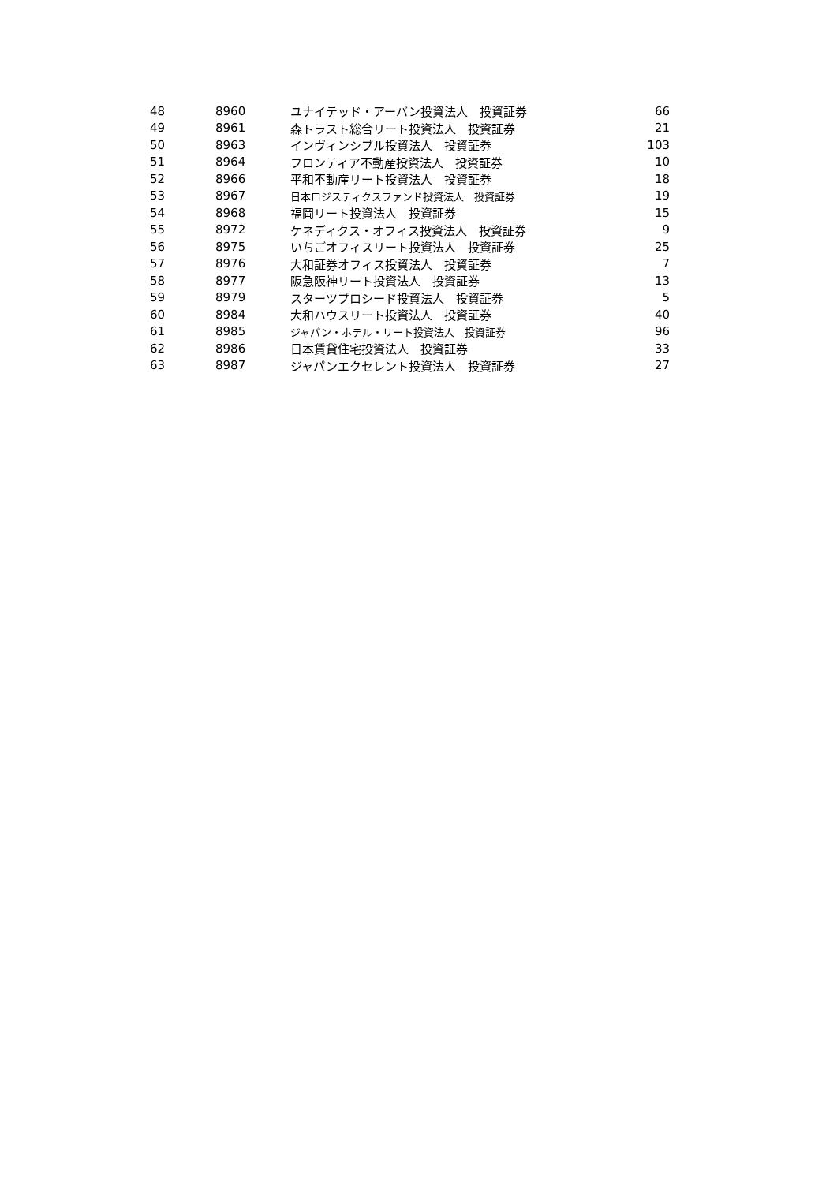| 48 | 8960 | ユナイテッド・アーバン投資法人 投資証券 | 66 |
| 49 | 8961 | 森トラスト総合リート投資法人 投資証券 | 21 |
| 50 | 8963 | インヴィンシブル投資法人 投資証券 | 103 |
| 51 | 8964 | フロンティア不動産投資法人 投資証券 | 10 |
| 52 | 8966 | 平和不動産リート投資法人 投資証券 | 18 |
| 53 | 8967 | 日本ロジスティクスファンド投資法人 投資証券 | 19 |
| 54 | 8968 | 福岡リート投資法人 投資証券 | 15 |
| 55 | 8972 | ケネディクス・オフィス投資法人 投資証券 | 9 |
| 56 | 8975 | いちごオフィスリート投資法人 投資証券 | 25 |
| 57 | 8976 | 大和証券オフィス投資法人 投資証券 | 7 |
| 58 | 8977 | 阪急阪神リート投資法人 投資証券 | 13 |
| 59 | 8979 | スターツプロシード投資法人 投資証券 | 5 |
| 60 | 8984 | 大和ハウスリート投資法人 投資証券 | 40 |
| 61 | 8985 | ジャパン・ホテル・リート投資法人 投資証券 | 96 |
| 62 | 8986 | 日本賃貸住宅投資法人 投資証券 | 33 |
| 63 | 8987 | ジャパンエクセレント投資法人 投資証券 | 27 |